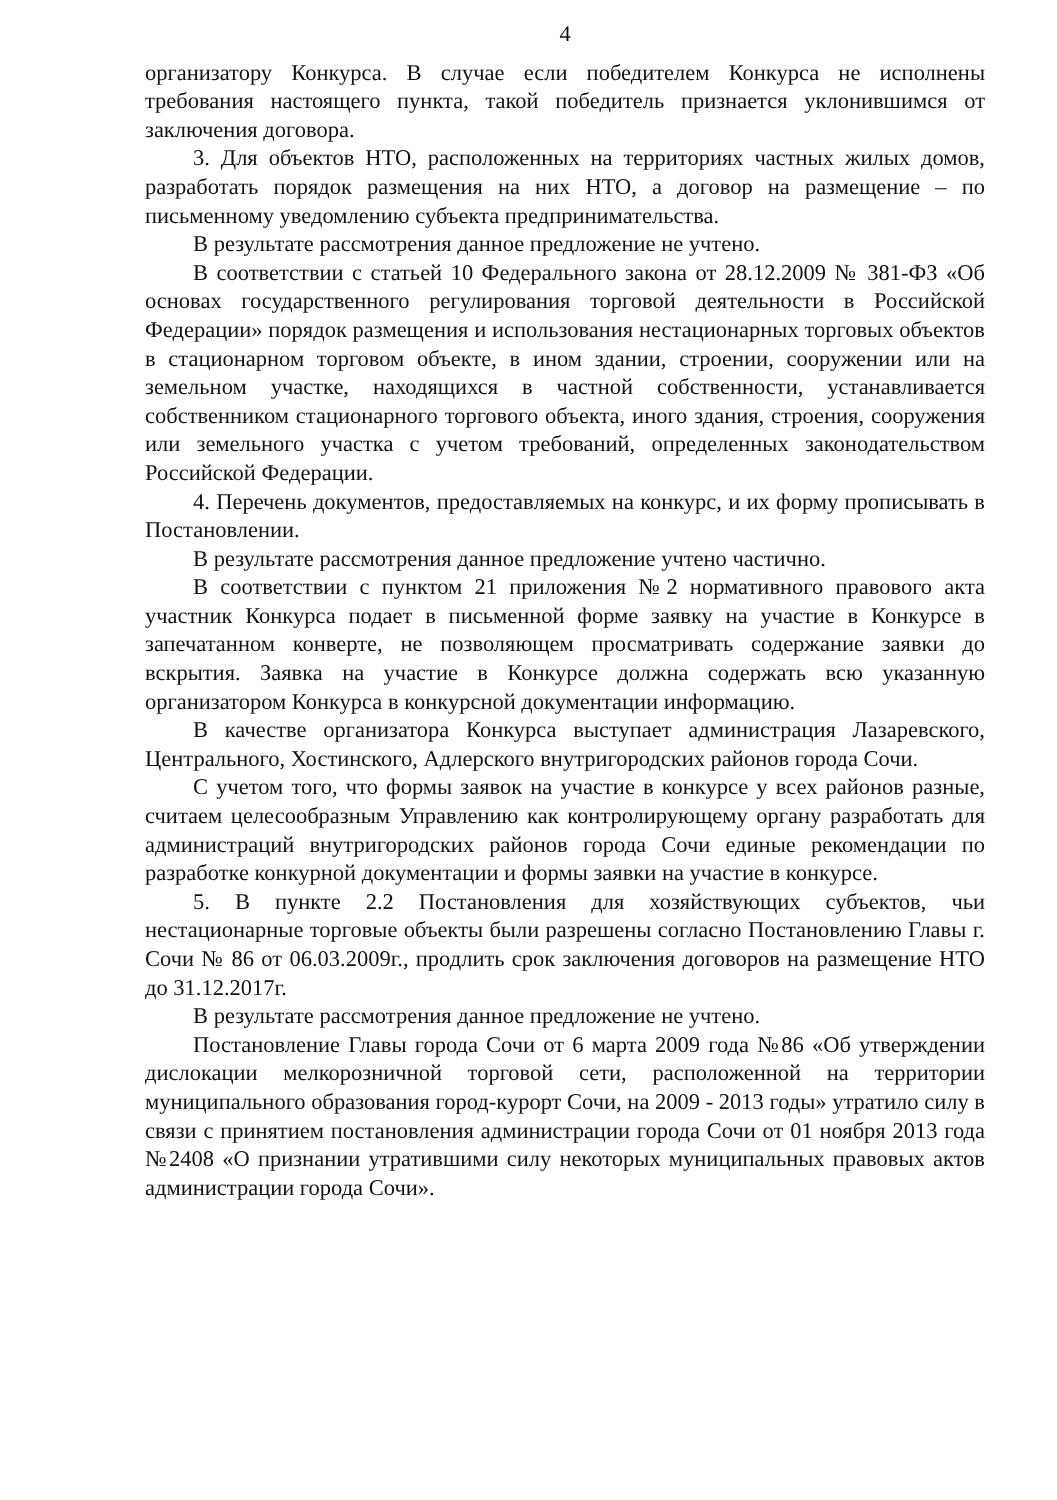4
организатору Конкурса. В случае если победителем Конкурса не исполнены требования настоящего пункта, такой победитель признается уклонившимся от заключения договора.
3. Для объектов НТО, расположенных на территориях частных жилых домов, разработать порядок размещения на них НТО, а договор на размещение – по письменному уведомлению субъекта предпринимательства.
В результате рассмотрения данное предложение не учтено.
В соответствии с статьей 10 Федерального закона от 28.12.2009 № 381-ФЗ «Об основах государственного регулирования торговой деятельности в Российской Федерации» порядок размещения и использования нестационарных торговых объектов в стационарном торговом объекте, в ином здании, строении, сооружении или на земельном участке, находящихся в частной собственности, устанавливается собственником стационарного торгового объекта, иного здания, строения, сооружения или земельного участка с учетом требований, определенных законодательством Российской Федерации.
4. Перечень документов, предоставляемых на конкурс, и их форму прописывать в Постановлении.
В результате рассмотрения данное предложение учтено частично.
В соответствии с пунктом 21 приложения №2 нормативного правового акта участник Конкурса подает в письменной форме заявку на участие в Конкурсе в запечатанном конверте, не позволяющем просматривать содержание заявки до вскрытия. Заявка на участие в Конкурсе должна содержать всю указанную организатором Конкурса в конкурсной документации информацию.
В качестве организатора Конкурса выступает администрация Лазаревского, Центрального, Хостинского, Адлерского внутригородских районов города Сочи.
С учетом того, что формы заявок на участие в конкурсе у всех районов разные, считаем целесообразным Управлению как контролирующему органу разработать для администраций внутригородских районов города Сочи единые рекомендации по разработке конкурной документации и формы заявки на участие в конкурсе.
5. В пункте 2.2 Постановления для хозяйствующих субъектов, чьи нестационарные торговые объекты были разрешены согласно Постановлению Главы г. Сочи № 86 от 06.03.2009г., продлить срок заключения договоров на размещение НТО до 31.12.2017г.
В результате рассмотрения данное предложение не учтено.
Постановление Главы города Сочи от 6 марта 2009 года №86 «Об утверждении дислокации мелкорозничной торговой сети, расположенной на территории муниципального образования город-курорт Сочи, на 2009 - 2013 годы» утратило силу в связи с принятием постановления администрации города Сочи от 01 ноября 2013 года №2408 «О признании утратившими силу некоторых муниципальных правовых актов администрации города Сочи».